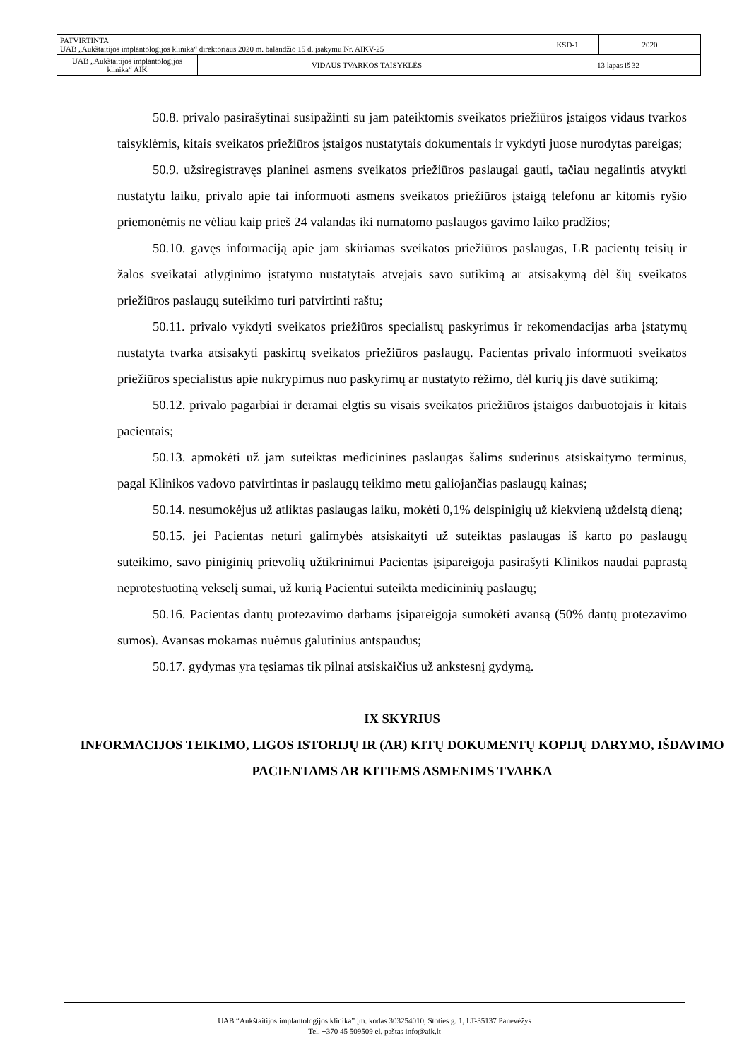| PATVIRTINTA UAB „Aukštaitijos implantologijos klinika“ direktoriaus 2020 m. balandžio 15 d. įsakymu Nr. AIKV-25 | | KSD-1 | 2020 |
| UAB „Aukštaitijos implantologijos klinika“ AIK | VIDAUS TVARKOS TAISYKLĖS | 13 lapas iš 32 | |
50.8. privalo pasirašytinai susipažinti su jam pateiktomis sveikatos priežiūros įstaigos vidaus tvarkos taisyklėmis, kitais sveikatos priežiūros įstaigos nustatytais dokumentais ir vykdyti juose nurodytas pareigas;
50.9. užsiregistravęs planinei asmens sveikatos priežiūros paslaugai gauti, tačiau negalintis atvykti nustatytu laiku, privalo apie tai informuoti asmens sveikatos priežiūros įstaigą telefonu ar kitomis ryšio priemonėmis ne vėliau kaip prieš 24 valandas iki numatomo paslaugos gavimo laiko pradžios;
50.10. gavęs informaciją apie jam skiriamas sveikatos priežiūros paslaugas, LR pacientų teisių ir žalos sveikatai atlyginimo įstatymo nustatytais atvejais savo sutikimą ar atsisakymą dėl šių sveikatos priežiūros paslaugų suteikimo turi patvirtinti raštu;
50.11. privalo vykdyti sveikatos priežiūros specialistų paskyrimus ir rekomendacijas arba įstatymų nustatyta tvarka atsisakyti paskirtų sveikatos priežiūros paslaugų. Pacientas privalo informuoti sveikatos priežiūros specialistus apie nukrypimus nuo paskyrimų ar nustatyto rėžimo, dėl kurių jis davė sutikimą;
50.12. privalo pagarbiai ir deramai elgtis su visais sveikatos priežiūros įstaigos darbuotojais ir kitais pacientais;
50.13. apmokėti už jam suteiktas medicinines paslaugas šalims suderinus atsiskaitymo terminus, pagal Klinikos vadovo patvirtintas ir paslaugų teikimo metu galiojančias paslaugų kainas;
50.14. nesumokėjus už atliktas paslaugas laiku, mokėti 0,1% delspinigių už kiekvieną uždelstą dieną;
50.15. jei Pacientas neturi galimybės atsiskaityti už suteiktas paslaugas iš karto po paslaugų suteikimo, savo piniginių prievolių užtikrinimui Pacientas įsipareigoja pasirašyti Klinikos naudai paprastą neprotestuotiną vekselį sumai, už kurią Pacientui suteikta medicininių paslaugų;
50.16. Pacientas dantų protezavimo darbams įsipareigoja sumokėti avansą (50% dantų protezavimo sumos). Avansas mokamas nuėmus galutinius antspaudus;
50.17. gydymas yra tęsiamas tik pilnai atsiskaičius už ankstesnį gydymą.
IX SKYRIUS
INFORMACIJOS TEIKIMO, LIGOS ISTORIJŲ IR (AR) KITŲ DOKUMENTŲ KOPIJŲ DARYMO, IŠDAVIMO PACIENTAMS AR KITIEMS ASMENIMS TVARKA
UAB “Aukštaitijos implantologijos klinika” įm. kodas 303254010, Stoties g. 1, LT-35137 Panevėžys
Tel. +370 45 509509 el. paštas info@aik.lt